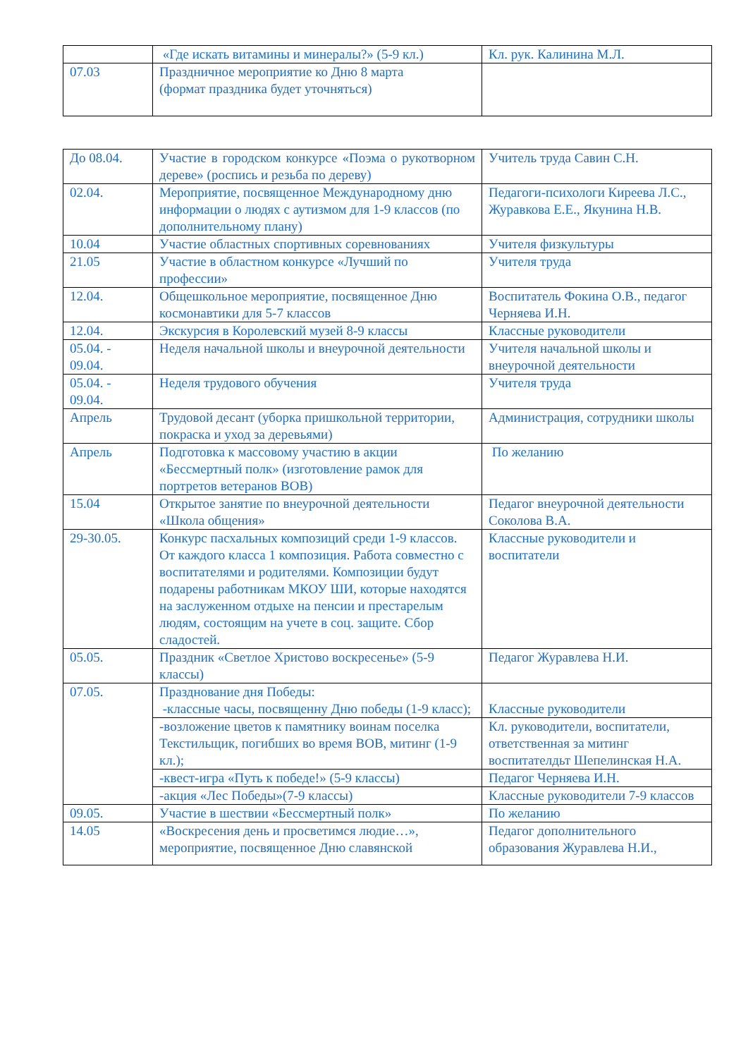| | «Где искать витамины и минералы?» (5-9 кл.) | Кл. рук. Калинина М.Л. |
| 07.03 | Праздничное мероприятие ко Дню 8 марта (формат праздника будет уточняться) | |
| До 08.04. | Участие в городском конкурсе «Поэма о рукотворном дереве» (роспись и резьба по дереву) | Учитель труда Савин С.Н. |
| 02.04. | Мероприятие, посвященное Международному дню информации о людях с аутизмом для 1-9 классов (по дополнительному плану) | Педагоги-психологи Киреева Л.С., Журавкова Е.Е., Якунина Н.В. |
| 10.04 | Участие областных спортивных соревнованиях | Учителя физкультуры |
| 21.05 | Участие в областном конкурсе «Лучший по профессии» | Учителя труда |
| 12.04. | Общешкольное мероприятие, посвященное Дню космонавтики для 5-7 классов | Воспитатель Фокина О.В., педагог Черняева И.Н. |
| 12.04. | Экскурсия в Королевский музей 8-9 классы | Классные руководители |
| 05.04. - 09.04. | Неделя начальной школы и внеурочной деятельности | Учителя начальной школы и внеурочной деятельности |
| 05.04. - 09.04. | Неделя трудового обучения | Учителя труда |
| Апрель | Трудовой десант (уборка пришкольной территории, покраска и уход за деревьями) | Администрация, сотрудники школы |
| Апрель | Подготовка к массовому участию в акции «Бессмертный полк» (изготовление рамок для портретов ветеранов ВОВ) | По желанию |
| 15.04 | Открытое занятие по внеурочной деятельности «Школа общения» | Педагог внеурочной деятельности Соколова В.А. |
| 29-30.05. | Конкурс пасхальных композиций среди 1-9 классов. От каждого класса 1 композиция. Работа совместно с воспитателями и родителями. Композиции будут подарены работникам МКОУ ШИ, которые находятся на заслуженном отдыхе на пенсии и престарелым людям, состоящим на учете в соц. защите. Сбор сладостей. | Классные руководители и воспитатели |
| 05.05. | Праздник «Светлое Христово воскресенье» (5-9 классы) | Педагог Журавлева Н.И. |
| 07.05. | Празднование дня Победы: -классные часы, посвященну Дню победы (1-9 класс); | Классные руководители |
| | -возложение цветов к памятнику воинам поселка Текстильщик, погибших во время ВОВ, митинг (1-9 кл.); | Кл. руководители, воспитатели, ответственная за митинг воспитателдьт Шепелинская Н.А. |
| | -квест-игра «Путь к победе!» (5-9 классы) | Педагог Черняева И.Н. |
| | -акция «Лес Победы»(7-9 классы) | Классные руководители 7-9 классов |
| 09.05. | Участие в шествии «Бессмертный полк» | По желанию |
| 14.05 | «Воскресения день и просветимся людие…», мероприятие, посвященное Дню славянской | Педагог дополнительного образования Журавлева Н.И., |